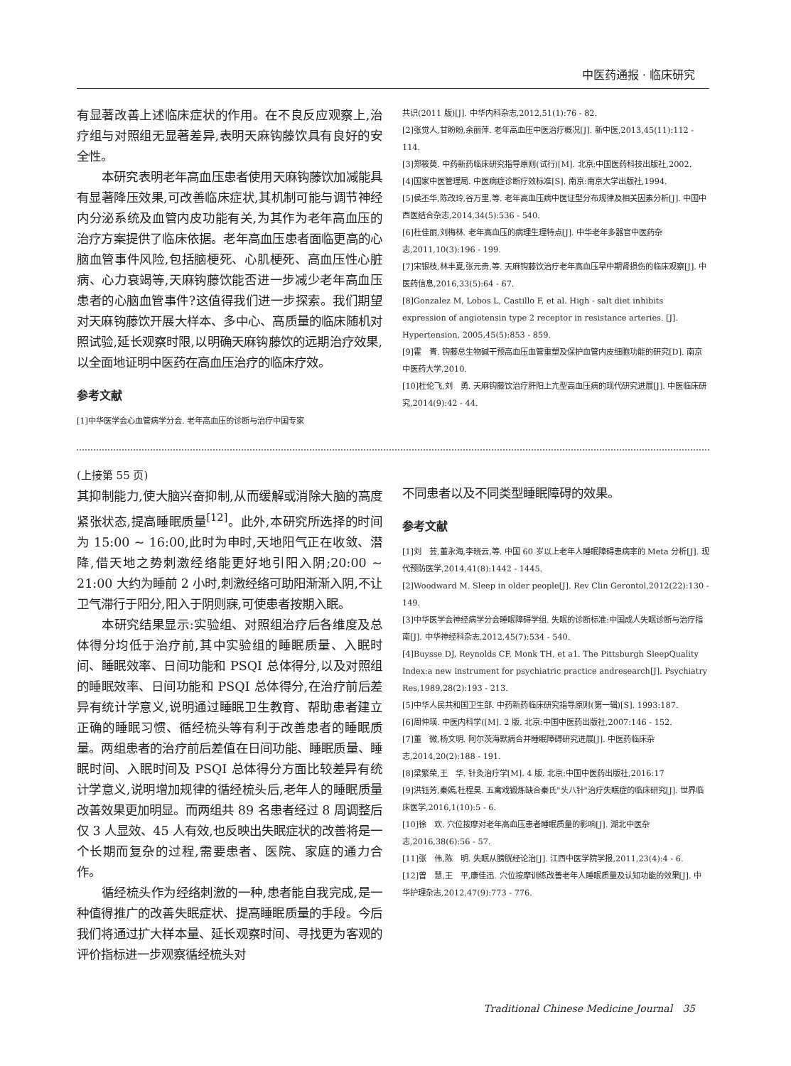中医药通报 · 临床研究
有显著改善上述临床症状的作用。在不良反应观察上,治疗组与对照组无显著差异,表明天麻钩藤饮具有良好的安全性。
本研究表明老年高血压患者使用天麻钩藤饮加减能具有显著降压效果,可改善临床症状,其机制可能与调节神经内分泌系统及血管内皮功能有关,为其作为老年高血压的治疗方案提供了临床依据。老年高血压患者面临更高的心脑血管事件风险,包括脑梗死、心肌梗死、高血压性心脏病、心力衰竭等,天麻钩藤饮能否进一步减少老年高血压患者的心脑血管事件?这值得我们进一步探索。我们期望对天麻钩藤饮开展大样本、多中心、高质量的临床随机对照试验,延长观察时限,以明确天麻钩藤饮的远期治疗效果,以全面地证明中医药在高血压治疗的临床疗效。
参考文献
[1]中华医学会心血管病学分会. 老年高血压的诊断与治疗中国专家
共识(2011 版)[J]. 中华内科杂志,2012,51(1):76 - 82.
[2]张觉人,甘盼盼,余丽萍. 老年高血压中医治疗概况[J]. 新中医,2013,45(11):112 - 114.
[3]郑筱萸. 中药新药临床研究指导原则(试行)[M]. 北京:中国医药科技出版社,2002.
[4]国家中医管理局. 中医病症诊断疗效标准[S]. 南京:南京大学出版社,1994.
[5]侯丕华,陈改玲,谷万里,等. 老年高血压病中医证型分布规律及相关因素分析[J]. 中国中西医结合杂志,2014,34(5):536 - 540.
[6]杜佳丽,刘梅林. 老年高血压的病理生理特点[J]. 中华老年多器官中医药杂志,2011,10(3):196 - 199.
[7]宋银枝,林丰夏,张元贵,等. 天麻钩藤饮治疗老年高血压早中期肾损伤的临床观察[J]. 中医药信息,2016,33(5):64 - 67.
[8]Gonzalez M, Lobos L, Castillo F, et al. High - salt diet inhibits expression of angiotensin type 2 receptor in resistance arteries. [J]. Hypertension, 2005,45(5):853 - 859.
[9]霍　青. 钩藤总生物碱干预高血压血管重塑及保护血管内皮细胞功能的研究[D]. 南京中医药大学,2010.
[10]杜伦飞,刘　勇. 天麻钩藤饮治疗肝阳上亢型高血压病的现代研究进展[J]. 中医临床研究,2014(9):42 - 44.
(上接第 55 页)
其抑制能力,使大脑兴奋抑制,从而缓解或消除大脑的高度紧张状态,提高睡眠质量<sup>[12]</sup>。此外,本研究所选择的时间为 15:00 ~ 16:00,此时为申时,天地阳气正在收敛、潜降,借天地之势刺激经络能更好地引阳入阴;20:00 ~ 21:00 大约为睡前 2 小时,刺激经络可助阳渐渐入阴,不让卫气滞行于阳分,阳入于阴则寐,可使患者按期入眠。
本研究结果显示:实验组、对照组治疗后各维度及总体得分均低于治疗前,其中实验组的睡眠质量、入眠时间、睡眠效率、日间功能和 PSQI 总体得分,以及对照组的睡眠效率、日间功能和 PSQI 总体得分,在治疗前后差异有统计学意义,说明通过睡眠卫生教育、帮助患者建立正确的睡眠习惯、循经梳头等有利于改善患者的睡眠质量。两组患者的治疗前后差值在日间功能、睡眠质量、睡眠时间、入眠时间及 PSQI 总体得分方面比较差异有统计学意义,说明增加规律的循经梳头后,老年人的睡眠质量改善效果更加明显。而两组共 89 名患者经过 8 周调整后仅 3 人显效、45 人有效,也反映出失眠症状的改善将是一个长期而复杂的过程,需要患者、医院、家庭的通力合作。
循经梳头作为经络刺激的一种,患者能自我完成,是一种值得推广的改善失眠症状、提高睡眠质量的手段。今后我们将通过扩大样本量、延长观察时间、寻找更为客观的评价指标进一步观察循经梳头对
不同患者以及不同类型睡眠障碍的效果。
参考文献
[1]刘　芸,董永海,李晓云,等. 中国 60 岁以上老年人睡眠障碍患病率的 Meta 分析[J]. 现代预防医学,2014,41(8):1442 - 1445.
[2]Woodward M. Sleep in older people[J]. Rev Clin Gerontol,2012(22):130 - 149.
[3]中华医学会神经病学分会睡眠障碍学组. 失眠的诊断标准:中国成人失眠诊断与治疗指南[J]. 中华神经科杂志,2012,45(7):534 - 540.
[4]Buysse DJ, Reynolds CF, Monk TH, et a1. The Pittsburgh SleepQuality Index:a new instrument for psychiatric practice andresearch[J]. Psychiatry Res,1989,28(2):193 - 213.
[5]中华人民共和国卫生部. 中药新药临床研究指导原则(第一辑)[S]. 1993:187.
[6]周仲瑛. 中医内科学([M]. 2 版. 北京:中国中医药出版社,2007:146 - 152.
[7]董　微,杨文明. 阿尔茨海默病合并睡眠障碍研究进展[J]. 中医药临床杂志,2014,20(2):188 - 191.
[8]梁繁荣,王　华. 针灸治疗学[M]. 4 版. 北京:中国中医药出版社,2016:17
[9]洪钰芳,秦嫣,杜程昊. 五禽戏锻炼缺合秦氏"头八针"治疗失眠症的临床研究[J]. 世界临床医学,2016,1(10):5 - 6.
[10]徐　欢. 穴位按摩对老年高血压患者睡眠质量的影响[J]. 湖北中医杂志,2016,38(6):56 - 57.
[11]张　伟,陈　明. 失眠从膀胱经论治[J]. 江西中医学院学报,2011,23(4):4 - 6.
[12]曾　慧,王　平,康佳迅. 穴位按摩训练改善老年人睡眠质量及认知功能的效果[J]. 中华护理杂志,2012,47(9):773 - 776.
Traditional Chinese Medicine Journal　35